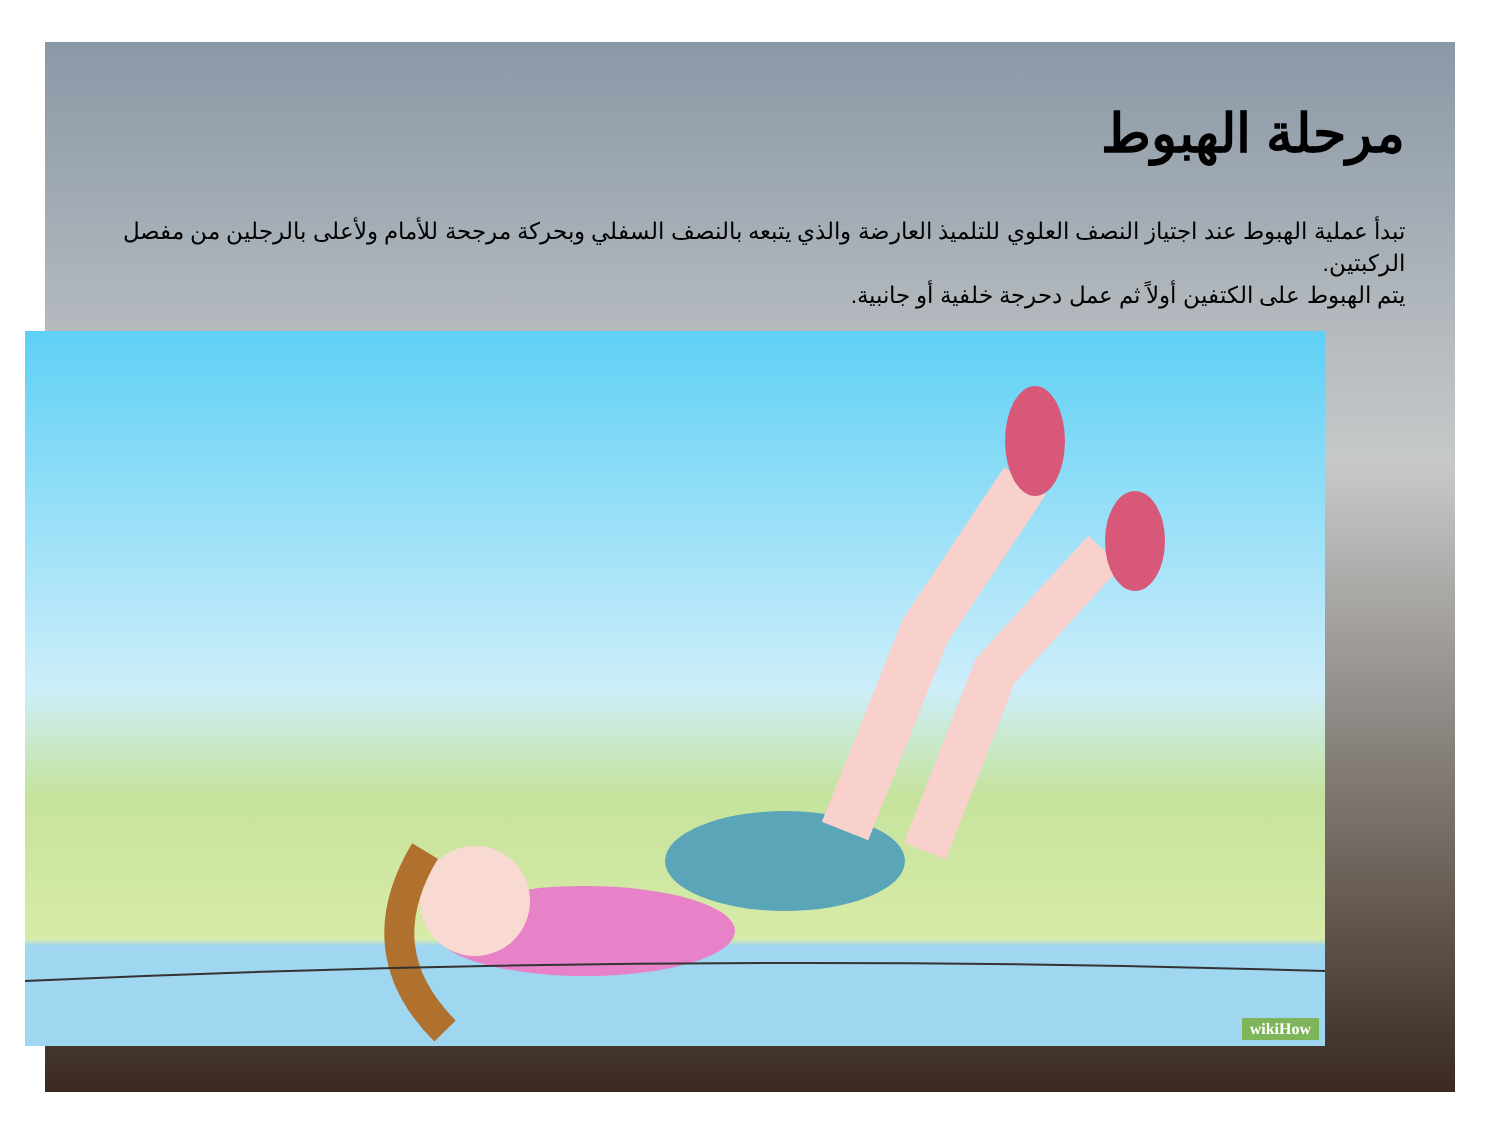مرحلة الهبوط
تبدأ عملية الهبوط عند اجتياز النصف العلوي للتلميذ العارضة والذي يتبعه بالنصف السفلي وبحركة مرجحة للأمام ولأعلى بالرجلين من مفصل الركبتين.
يتم الهبوط على الكتفين أولاً ثم عمل دحرجة خلفية أو جانبية.
wikiHow